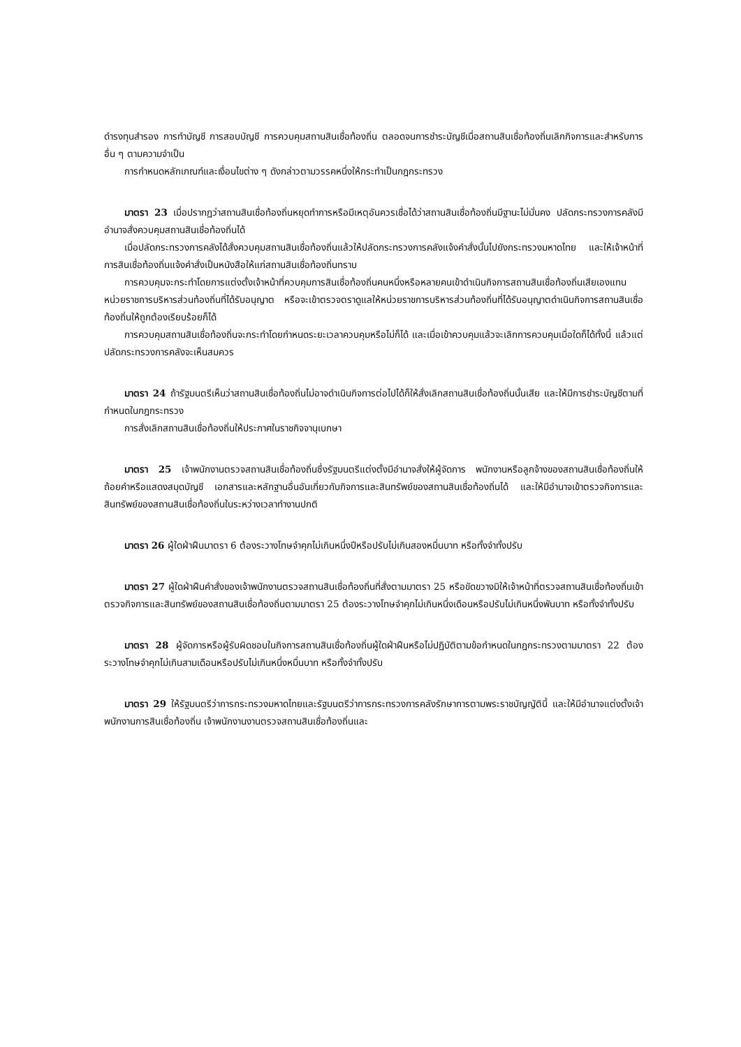ดำรงทุนสำรอง การทำบัญชี การสอบบัญชี การควบคุมสถานสินเชื่อท้องถิ่น ตลอดจนการชำระบัญชีเมื่อสถานสินเชื่อท้องถิ่นเลิกกิจการและสำหรับการอื่น ๆ ตามความจำเป็น
การกำหนดหลักเกณฑ์และเงื่อนไขต่าง ๆ ดังกล่าวตามวรรคหนึ่งให้กระทำเป็นกฎกระทรวง
มาตรา 23 เมื่อปรากฏว่าสถานสินเชื่อท้องถิ่นหยุดทำการหรือมีเหตุอันควรเชื่อได้ว่าสถานสินเชื่อท้องถิ่นมีฐานะไม่มั่นคง ปลัดกระทรวงการคลังมีอำนาจสั่งควบคุมสถานสินเชื่อท้องถิ่นได้
เมื่อปลัดกระทรวงการคลังได้สั่งควบคุมสถานสินเชื่อท้องถิ่นแล้วให้ปลัดกระทรวงการคลังแจ้งคำสั่งนั้นไปยังกระทรวงมหาดไทย และให้เจ้าหน้าที่การสินเชื่อท้องถิ่นแจ้งคำสั่งเป็นหนังสือให้แก่สถานสินเชื่อท้องถิ่นทราบ
การควบคุมจะกระทำโดยการแต่งตั้งเจ้าหน้าที่ควบคุมการสินเชื่อท้องถิ่นคนหนึ่งหรือหลายคนเข้าดำเนินกิจการสถานสินเชื่อท้องถิ่นเสียเองแทนหน่วยราชการบริหารส่วนท้องถิ่นที่ได้รับอนุญาต หรือจะเข้าตรวจตราดูแลให้หน่วยราชการบริหารส่วนท้องถิ่นที่ได้รับอนุญาตดำเนินกิจการสถานสินเชื่อท้องถิ่นให้ถูกต้องเรียบร้อยก็ได้
การควบคุมสถานสินเชื่อท้องถิ่นจะกระทำโดยกำหนดระยะเวลาควบคุมหรือไม่ก็ได้ และเมื่อเข้าควบคุมแล้วจะเลิกการควบคุมเมื่อใดก็ได้ทั้งนี้ แล้วแต่ปลัดกระทรวงการคลังจะเห็นสมควร
มาตรา 24 ถ้ารัฐมนตรีเห็นว่าสถานสินเชื่อท้องถิ่นไม่อาจดำเนินกิจการต่อไปได้ก็ให้สั่งเลิกสถานสินเชื่อท้องถิ่นนั้นเสีย และให้มีการชำระบัญชีตามที่กำหนดในกฎกระทรวง
การสั่งเลิกสถานสินเชื่อท้องถิ่นให้ประกาศในราชกิจจานุเบกษา
มาตรา 25 เจ้าพนักงานตรวจสถานสินเชื่อท้องถิ่นซึ่งรัฐมนตรีแต่งตั้งมีอำนาจสั่งให้ผู้จัดการ พนักงานหรือลูกจ้างของสถานสินเชื่อท้องถิ่นให้ถ้อยคำหรือแสดงสมุดบัญชี เอกสารและหลักฐานอื่นอันเกี่ยวกับกิจการและสินทรัพย์ของสถานสินเชื่อท้องถิ่นได้ และให้มีอำนาจเข้าตรวจกิจการและสินทรัพย์ของสถานสินเชื่อท้องถิ่นในระหว่างเวลาทำงานปกติ
มาตรา 26 ผู้ใดฝ่าฝืนมาตรา 6 ต้องระวางโทษจำคุกไม่เกินหนึ่งปีหรือปรับไม่เกินสองหมื่นบาท หรือทั้งจำทั้งปรับ
มาตรา 27 ผู้ใดฝ่าฝืนคำสั่งของเจ้าพนักงานตรวจสถานสินเชื่อท้องถิ่นที่สั่งตามมาตรา 25 หรือขัดขวางมิให้เจ้าหน้าที่ตรวจสถานสินเชื่อท้องถิ่นเข้าตรวจกิจการและสินทรัพย์ของสถานสินเชื่อท้องถิ่นตามมาตรา 25 ต้องระวางโทษจำคุกไม่เกินหนึ่งเดือนหรือปรับไม่เกินหนึ่งพันบาท หรือทั้งจำทั้งปรับ
มาตรา 28 ผู้จัดการหรือผู้รับผิดชอบในกิจการสถานสินเชื่อท้องถิ่นผู้ใดฝ่าฝืนหรือไม่ปฏิบัติตามข้อกำหนดในกฎกระทรวงตามมาตรา 22 ต้องระวางโทษจำคุกไม่เกินสามเดือนหรือปรับไม่เกินหนึ่งหมื่นบาท หรือทั้งจำทั้งปรับ
มาตรา 29 ให้รัฐมนตรีว่าการกระทรวงมหาดไทยและรัฐมนตรีว่าการกระทรวงการคลังรักษาการตามพระราชบัญญัตินี้ และให้มีอำนาจแต่งตั้งเจ้าพนักงานการสินเชื่อท้องถิ่น เจ้าพนักงานงานตรวจสถานสินเชื่อท้องถิ่นและ